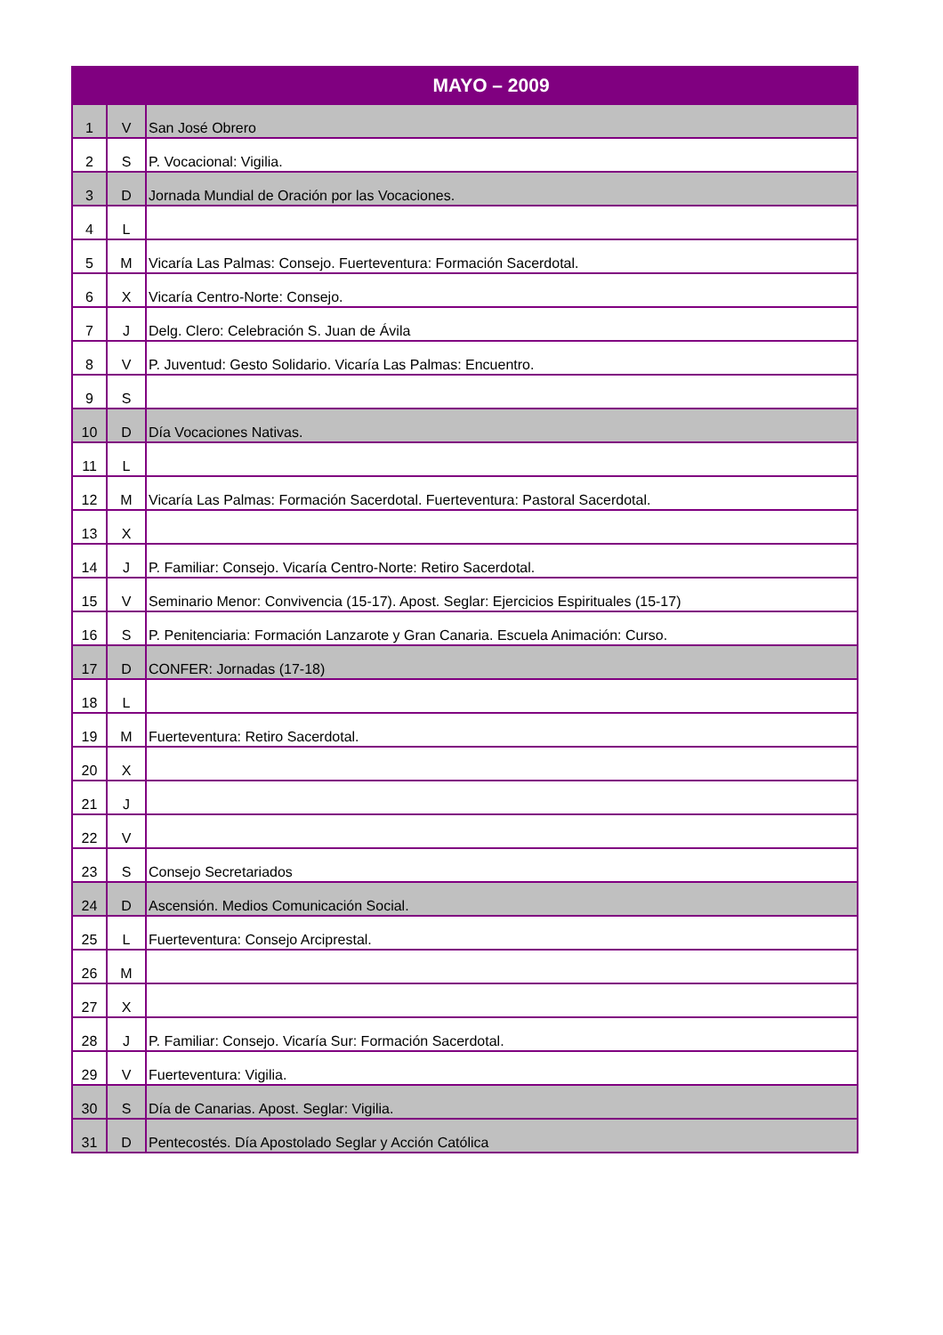| MAYO – 2009 | | |
| --- | --- | --- |
| 1 | V | San José Obrero |
| 2 | S | P. Vocacional: Vigilia. |
| 3 | D | Jornada Mundial de Oración por las Vocaciones. |
| 4 | L | |
| 5 | M | Vicaría Las Palmas: Consejo. Fuerteventura: Formación Sacerdotal. |
| 6 | X | Vicaría Centro-Norte: Consejo. |
| 7 | J | Delg. Clero: Celebración S. Juan de Ávila |
| 8 | V | P. Juventud: Gesto Solidario. Vicaría Las Palmas: Encuentro. |
| 9 | S | |
| 10 | D | Día Vocaciones Nativas. |
| 11 | L | |
| 12 | M | Vicaría Las Palmas: Formación Sacerdotal. Fuerteventura: Pastoral Sacerdotal. |
| 13 | X | |
| 14 | J | P. Familiar: Consejo. Vicaría Centro-Norte: Retiro Sacerdotal. |
| 15 | V | Seminario Menor: Convivencia (15-17). Apost. Seglar: Ejercicios Espirituales (15-17) |
| 16 | S | P. Penitenciaria: Formación Lanzarote y Gran Canaria. Escuela Animación: Curso. |
| 17 | D | CONFER: Jornadas (17-18) |
| 18 | L | |
| 19 | M | Fuerteventura: Retiro Sacerdotal. |
| 20 | X | |
| 21 | J | |
| 22 | V | |
| 23 | S | Consejo Secretariados |
| 24 | D | Ascensión. Medios Comunicación Social. |
| 25 | L | Fuerteventura: Consejo Arciprestal. |
| 26 | M | |
| 27 | X | |
| 28 | J | P. Familiar: Consejo. Vicaría Sur: Formación Sacerdotal. |
| 29 | V | Fuerteventura: Vigilia. |
| 30 | S | Día de Canarias. Apost. Seglar: Vigilia. |
| 31 | D | Pentecostés. Día Apostolado Seglar y Acción Católica |